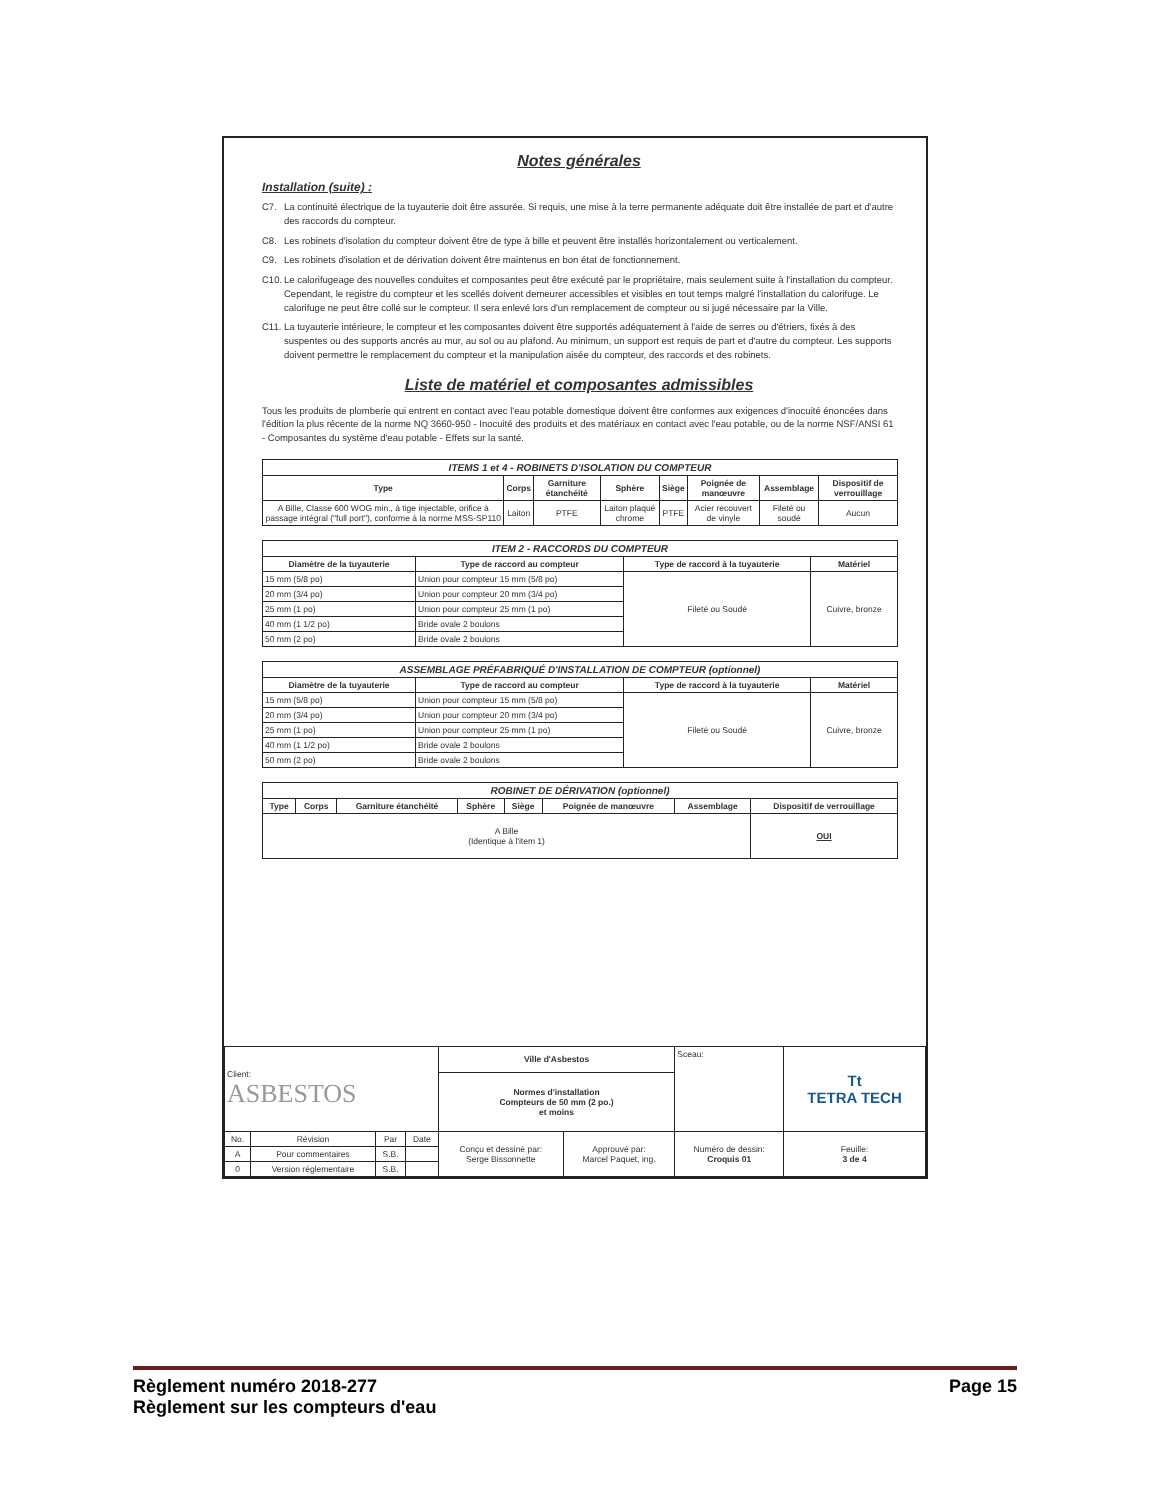Notes générales
Installation (suite) :
C7. La continuité électrique de la tuyauterie doit être assurée. Si requis, une mise à la terre permanente adéquate doit être installée de part et d'autre des raccords du compteur.
C8. Les robinets d'isolation du compteur doivent être de type à bille et peuvent être installés horizontalement ou verticalement.
C9. Les robinets d'isolation et de dérivation doivent être maintenus en bon état de fonctionnement.
C10.
Le calorifugeage des nouvelles conduites et composantes peut être exécuté par le propriétaire, mais seulement suite à l'installation du compteur. Cependant, le registre du compteur et les scellés doivent demeurer accessibles et visibles en tout temps malgré l'installation du calorifuge. Le calorifuge ne peut être collé sur le compteur. Il sera enlevé lors d'un remplacement de compteur ou si jugé nécessaire par la Ville.
C11.
La tuyauterie intérieure, le compteur et les composantes doivent être supportés adéquatement à l'aide de serres ou d'étriers, fixés à des suspentes ou des supports ancrés au mur, au sol ou au plafond. Au minimum, un support est requis de part et d'autre du compteur. Les supports doivent permettre le remplacement du compteur et la manipulation aisée du compteur, des raccords et des robinets.
Liste de matériel et composantes admissibles
Tous les produits de plomberie qui entrent en contact avec l'eau potable domestique doivent être conformes aux exigences d'inocuité énoncées dans l'édition la plus récente de la norme NQ 3660-950 - Inocuité des produits et des matériaux en contact avec l'eau potable, ou de la norme NSF/ANSI 61 - Composantes du système d'eau potable - Effets sur la santé.
| ITEMS 1 et 4 - ROBINETS D'ISOLATION DU COMPTEUR | | | | | | | |
| --- | --- | --- | --- | --- | --- | --- | --- |
| Type | Corps | Garniture étanchéité | Sphère | Siège | Poignée de manœuvre | Assemblage | Dispositif de verrouillage |
| A Bille, Classe 600 WOG min., à tige injectable, orifice à passage intégral ("full port"), conforme à la norme MSS-SP110 | Laiton | PTFE | Laiton plaqué chrome | PTFE | Acier recouvert de vinyle | Fileté ou soudé | Aucun |
| ITEM 2 - RACCORDS DU COMPTEUR | | | |
| --- | --- | --- | --- |
| Diamètre de la tuyauterie | Type de raccord au compteur | Type de raccord à la tuyauterie | Matériel |
| 15 mm (5/8 po) | Union pour compteur 15 mm (5/8 po) | Fileté ou Soudé | Cuivre, bronze |
| 20 mm (3/4 po) | Union pour compteur 20 mm (3/4 po) | | |
| 25 mm (1 po) | Union pour compteur 25 mm (1 po) | | |
| 40 mm (1 1/2 po) | Bride ovale 2 boulons | | |
| 50 mm (2 po) | Bride ovale 2 boulons | | |
| ASSEMBLAGE PRÉFABRIQUÉ D'INSTALLATION DE COMPTEUR (optionnel) | | | |
| --- | --- | --- | --- |
| Diamètre de la tuyauterie | Type de raccord au compteur | Type de raccord à la tuyauterie | Matériel |
| 15 mm (5/8 po) | Union pour compteur 15 mm (5/8 po) | Fileté ou Soudé | Cuivre, bronze |
| 20 mm (3/4 po) | Union pour compteur 20 mm (3/4 po) | | |
| 25 mm (1 po) | Union pour compteur 25 mm (1 po) | | |
| 40 mm (1 1/2 po) | Bride ovale 2 boulons | | |
| 50 mm (2 po) | Bride ovale 2 boulons | | |
| ROBINET DE DÉRIVATION (optionnel) | | | | | | | |
| --- | --- | --- | --- | --- | --- | --- | --- |
| Type | Corps | Garniture étanchéité | Sphère | Siège | Poignée de manœuvre | Assemblage | Dispositif de verrouillage |
| A Bille (Identique à l'item 1) | | | | | | | OUI |
| Client: ASBESTOS | | | | Ville d'Asbestos | | Sceau: | Tt TETRA TECH |
| | | | | Normes d'installation Compteurs de 50 mm (2 po.) et moins | | | |
| No. | Révision | Par | Date | Conçu et dessiné par: Serge Bissonnette | Approuvé par: Marcel Paquet, ing. | Numéro de dessin: Croquis 01 | Feuille: 3 de 4 |
| A | Pour commentaires | S.B. | | | | | |
| 0 | Version réglementaire | S.B. | | | | | |
Règlement numéro 2018-277 Page 15
Règlement sur les compteurs d'eau